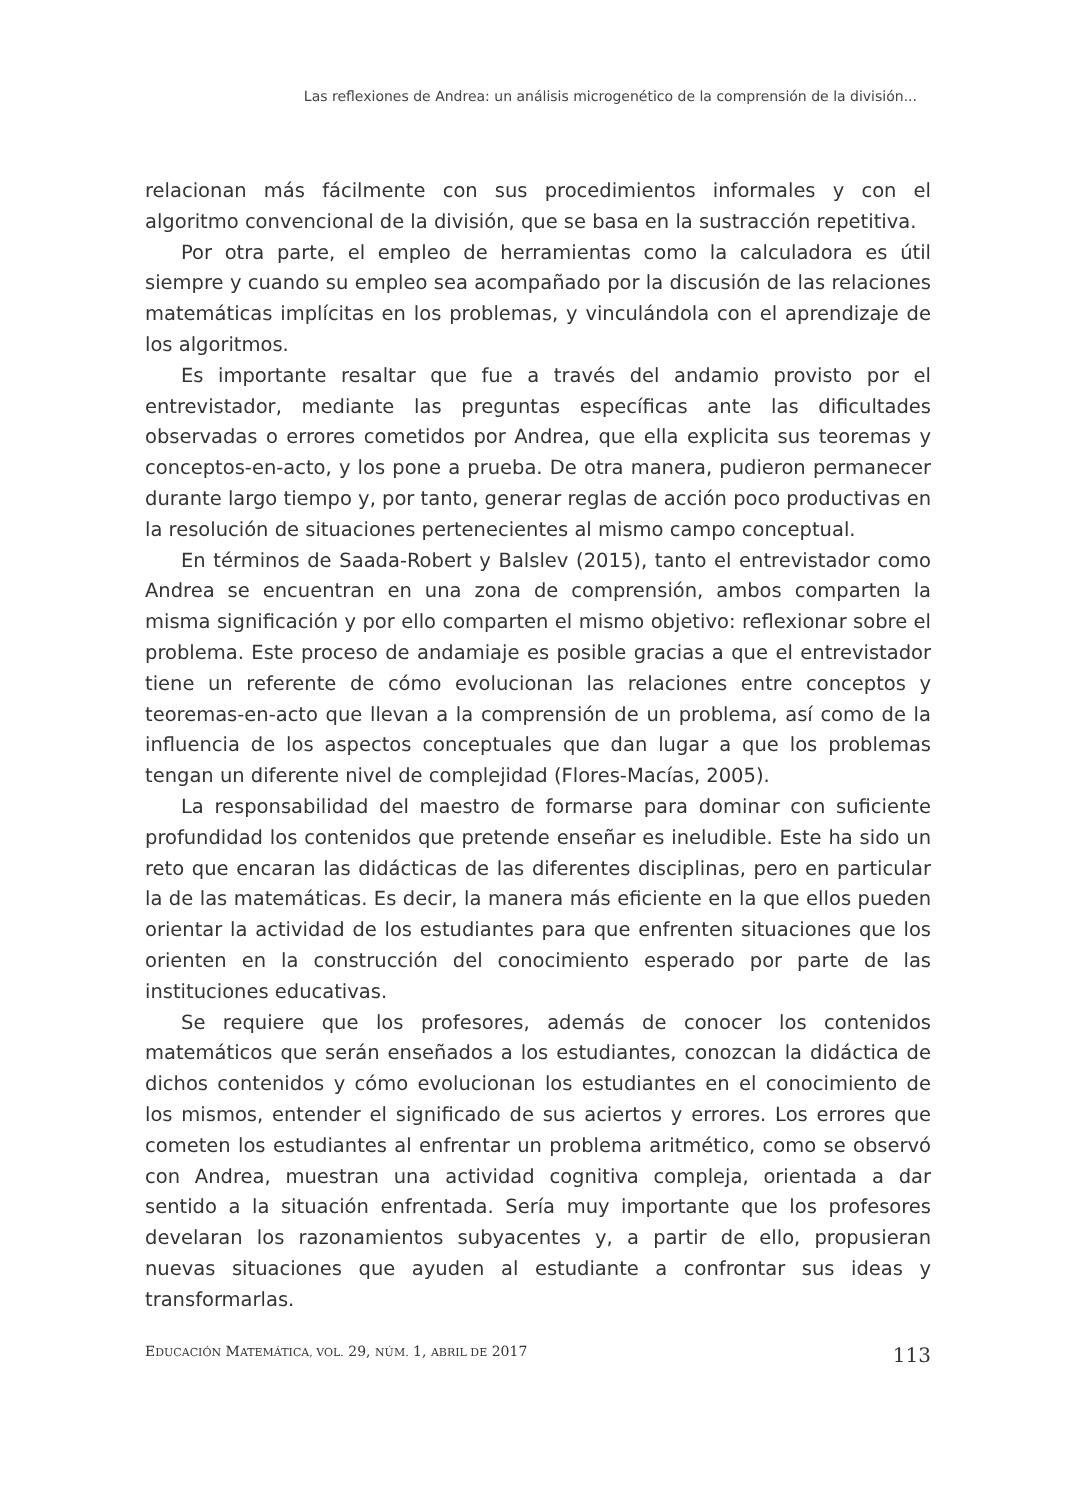Las reflexiones de Andrea: un análisis microgenético de la comprensión de la división...
relacionan más fácilmente con sus procedimientos informales y con el algoritmo convencional de la división, que se basa en la sustracción repetitiva.
Por otra parte, el empleo de herramientas como la calculadora es útil siempre y cuando su empleo sea acompañado por la discusión de las relaciones matemáticas implícitas en los problemas, y vinculándola con el aprendizaje de los algoritmos.
Es importante resaltar que fue a través del andamio provisto por el entrevistador, mediante las preguntas específicas ante las dificultades observadas o errores cometidos por Andrea, que ella explicita sus teoremas y conceptos-en-acto, y los pone a prueba. De otra manera, pudieron permanecer durante largo tiempo y, por tanto, generar reglas de acción poco productivas en la resolución de situaciones pertenecientes al mismo campo conceptual.
En términos de Saada-Robert y Balslev (2015), tanto el entrevistador como Andrea se encuentran en una zona de comprensión, ambos comparten la misma significación y por ello comparten el mismo objetivo: reflexionar sobre el problema. Este proceso de andamiaje es posible gracias a que el entrevistador tiene un referente de cómo evolucionan las relaciones entre conceptos y teoremas-en-acto que llevan a la comprensión de un problema, así como de la influencia de los aspectos conceptuales que dan lugar a que los problemas tengan un diferente nivel de complejidad (Flores-Macías, 2005).
La responsabilidad del maestro de formarse para dominar con suficiente profundidad los contenidos que pretende enseñar es ineludible. Este ha sido un reto que encaran las didácticas de las diferentes disciplinas, pero en particular la de las matemáticas. Es decir, la manera más eficiente en la que ellos pueden orientar la actividad de los estudiantes para que enfrenten situaciones que los orienten en la construcción del conocimiento esperado por parte de las instituciones educativas.
Se requiere que los profesores, además de conocer los contenidos matemáticos que serán enseñados a los estudiantes, conozcan la didáctica de dichos contenidos y cómo evolucionan los estudiantes en el conocimiento de los mismos, entender el significado de sus aciertos y errores. Los errores que cometen los estudiantes al enfrentar un problema aritmético, como se observó con Andrea, muestran una actividad cognitiva compleja, orientada a dar sentido a la situación enfrentada. Sería muy importante que los profesores develaran los razonamientos subyacentes y, a partir de ello, propusieran nuevas situaciones que ayuden al estudiante a confrontar sus ideas y transformarlas.
EDUCACIÓN MATEMÁTICA, VOL. 29, NÚM. 1, ABRIL DE 2017 113